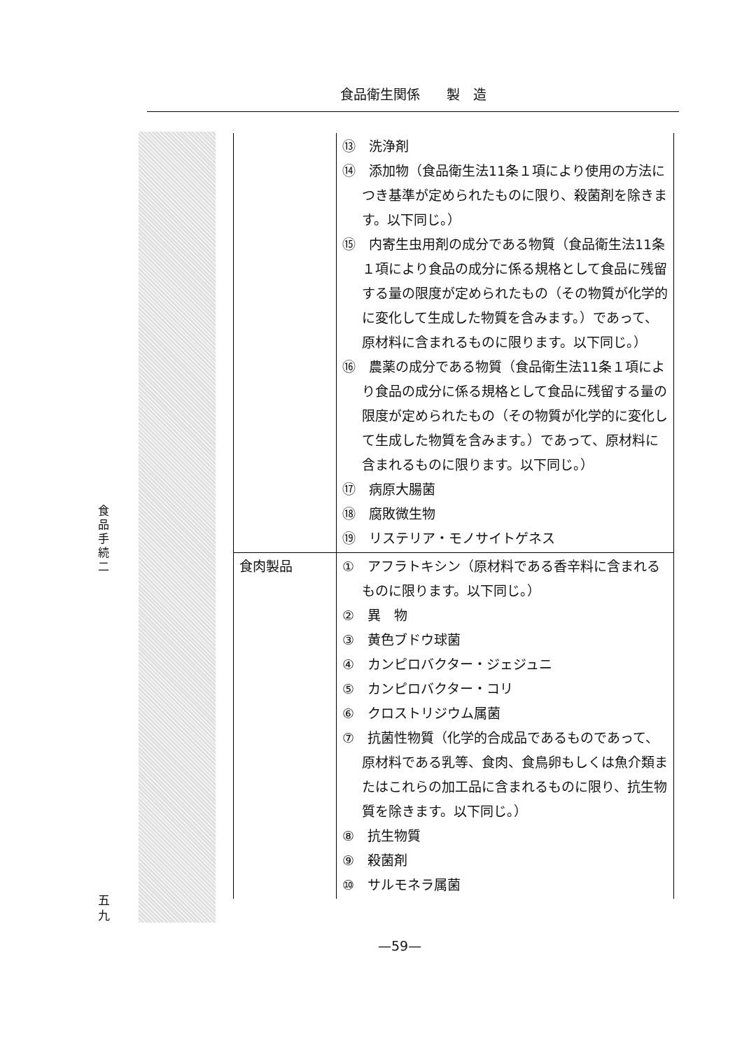食品衛生関係　　製　造
食品手続二
五九
| | ⑬ 洗浄剤 ⑭ 添加物（食品衛生法11条１項により使用の方法につき基準が定められたものに限り、殺菌剤を除きます。以下同じ。） ⑮ 内寄生虫用剤の成分である物質（食品衛生法11条１項により食品の成分に係る規格として食品に残留する量の限度が定められたもの（その物質が化学的に変化して生成した物質を含みます。）であって、原材料に含まれるものに限ります。以下同じ。） ⑯ 農薬の成分である物質（食品衛生法11条１項により食品の成分に係る規格として食品に残留する量の限度が定められたもの（その物質が化学的に変化して生成した物質を含みます。）であって、原材料に含まれるものに限ります。以下同じ。） ⑰ 病原大腸菌 ⑱ 腐敗微生物 ⑲ リステリア・モノサイトゲネス |
| 食肉製品 | ① アフラトキシン（原材料である香辛料に含まれるものに限ります。以下同じ。） ② 異 物 ③ 黄色ブドウ球菌 ④ カンピロバクター・ジェジュニ ⑤ カンピロバクター・コリ ⑥ クロストリジウム属菌 ⑦ 抗菌性物質（化学的合成品であるものであって、原材料である乳等、食肉、食鳥卵もしくは魚介類またはこれらの加工品に含まれるものに限り、抗生物質を除きます。以下同じ。） ⑧ 抗生物質 ⑨ 殺菌剤 ⑩ サルモネラ属菌 |
—59—